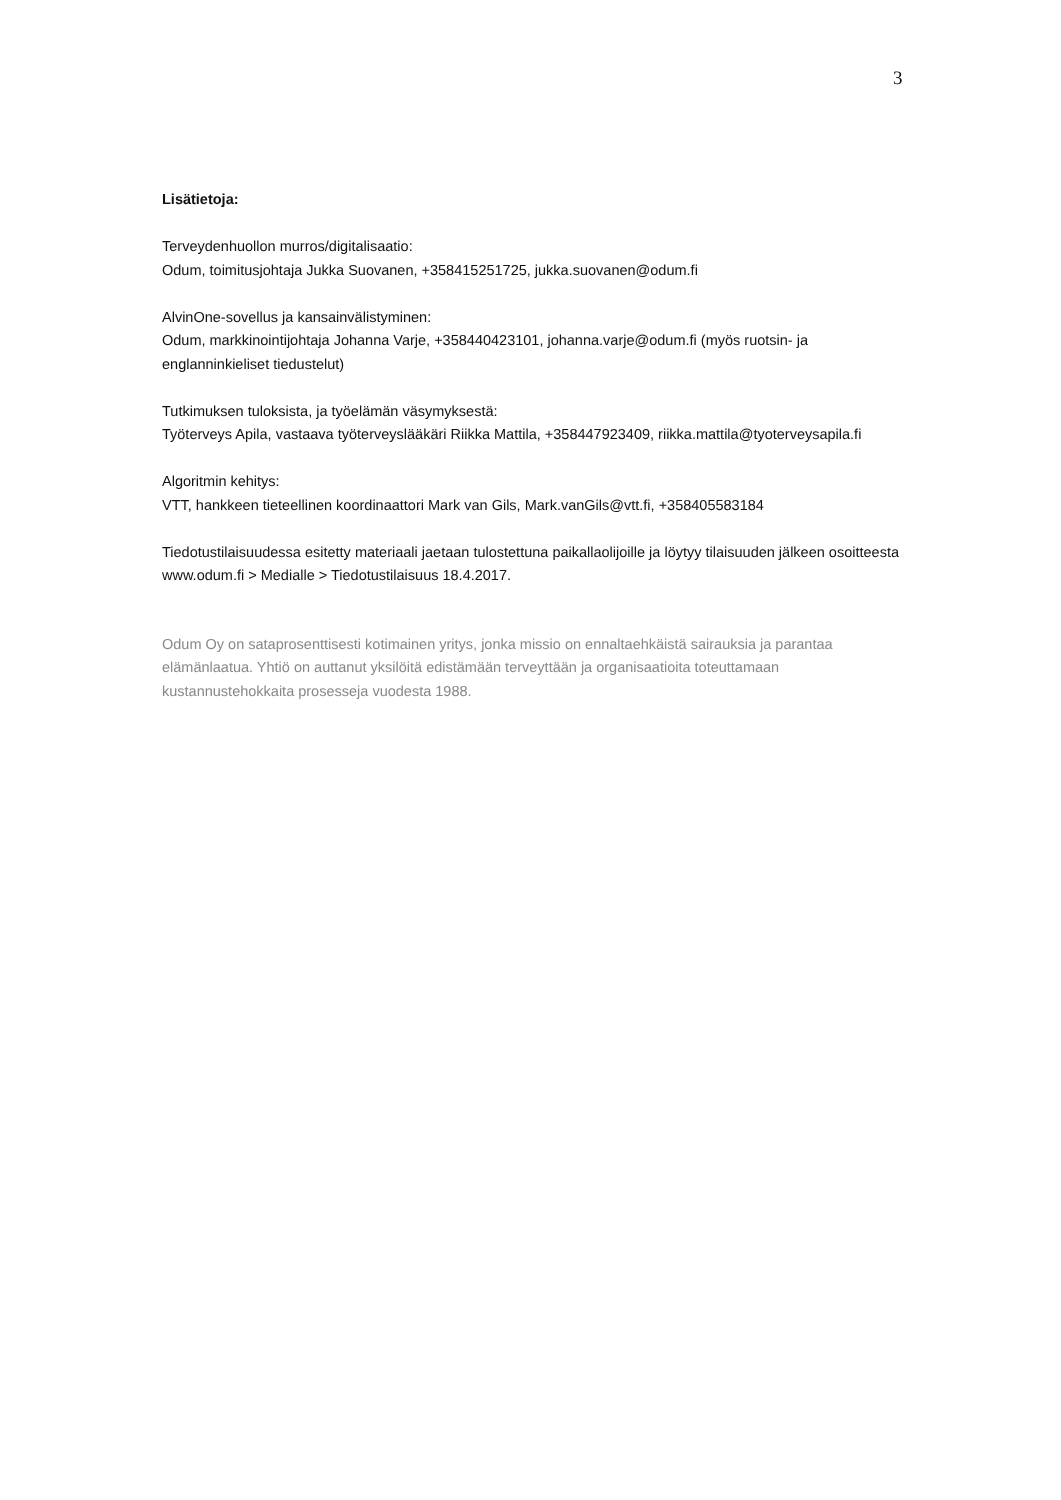3
Lisätietoja:
Terveydenhuollon murros/digitalisaatio:
Odum, toimitusjohtaja Jukka Suovanen, +358415251725, jukka.suovanen@odum.fi
AlvinOne-sovellus ja kansainvälistyminen:
Odum, markkinointijohtaja Johanna Varje, +358440423101, johanna.varje@odum.fi (myös ruotsin- ja englanninkieliset tiedustelut)
Tutkimuksen tuloksista, ja työelämän väsymyksestä:
Työterveys Apila, vastaava työterveyslääkäri Riikka Mattila, +358447923409, riikka.mattila@tyoterveysapila.fi
Algoritmin kehitys:
VTT, hankkeen tieteellinen koordinaattori Mark van Gils, Mark.vanGils@vtt.fi, +358405583184
Tiedotustilaisuudessa esitetty materiaali jaetaan tulostettuna paikallaolijoille ja löytyy tilaisuuden jälkeen osoitteesta www.odum.fi > Medialle > Tiedotustilaisuus 18.4.2017.
Odum Oy on sataprosenttisesti kotimainen yritys, jonka missio on ennaltaehkäistä sairauksia ja parantaa elämänlaatua. Yhtiö on auttanut yksilöitä edistämään terveyttään ja organisaatioita toteuttamaan kustannustehokkaita prosesseja vuodesta 1988.